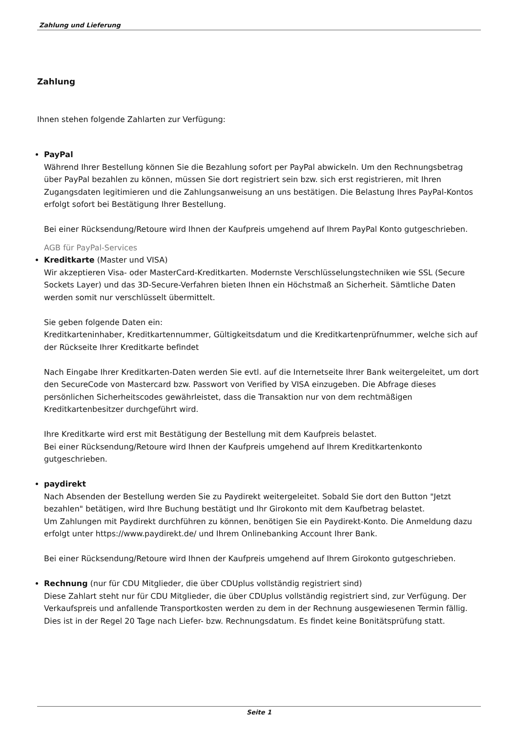Zahlung und Lieferung
Zahlung
Ihnen stehen folgende Zahlarten zur Verfügung:
PayPal
Während Ihrer Bestellung können Sie die Bezahlung sofort per PayPal abwickeln. Um den Rechnungsbetrag über PayPal bezahlen zu können, müssen Sie dort registriert sein bzw. sich erst registrieren, mit Ihren Zugangsdaten legitimieren und die Zahlungsanweisung an uns bestätigen. Die Belastung Ihres PayPal-Kontos erfolgt sofort bei Bestätigung Ihrer Bestellung.
Bei einer Rücksendung/Retoure wird Ihnen der Kaufpreis umgehend auf Ihrem PayPal Konto gutgeschrieben.
AGB für PayPal-Services
Kreditkarte (Master und VISA)
Wir akzeptieren Visa- oder MasterCard-Kreditkarten. Modernste Verschlüsselungstechniken wie SSL (Secure Sockets Layer) und das 3D-Secure-Verfahren bieten Ihnen ein Höchstmaß an Sicherheit. Sämtliche Daten werden somit nur verschlüsselt übermittelt.
Sie geben folgende Daten ein:
Kreditkarteninhaber, Kreditkartennummer, Gültigkeitsdatum und die Kreditkartenprüfnummer, welche sich auf der Rückseite Ihrer Kreditkarte befindet
Nach Eingabe Ihrer Kreditkarten-Daten werden Sie evtl. auf die Internetseite Ihrer Bank weitergeleitet, um dort den SecureCode von Mastercard bzw. Passwort von Verified by VISA einzugeben. Die Abfrage dieses persönlichen Sicherheitscodes gewährleistet, dass die Transaktion nur von dem rechtmäßigen Kreditkartenbesitzer durchgeführt wird.
Ihre Kreditkarte wird erst mit Bestätigung der Bestellung mit dem Kaufpreis belastet.
Bei einer Rücksendung/Retoure wird Ihnen der Kaufpreis umgehend auf Ihrem Kreditkartenkonto gutgeschrieben.
paydirekt
Nach Absenden der Bestellung werden Sie zu Paydirekt weitergeleitet. Sobald Sie dort den Button "Jetzt bezahlen" betätigen, wird Ihre Buchung bestätigt und Ihr Girokonto mit dem Kaufbetrag belastet.
Um Zahlungen mit Paydirekt durchführen zu können, benötigen Sie ein Paydirekt-Konto. Die Anmeldung dazu erfolgt unter https://www.paydirekt.de/ und Ihrem Onlinebanking Account Ihrer Bank.
Bei einer Rücksendung/Retoure wird Ihnen der Kaufpreis umgehend auf Ihrem Girokonto gutgeschrieben.
Rechnung (nur für CDU Mitglieder, die über CDUplus vollständig registriert sind)
Diese Zahlart steht nur für CDU Mitglieder, die über CDUplus vollständig registriert sind, zur Verfügung. Der Verkaufspreis und anfallende Transportkosten werden zu dem in der Rechnung ausgewiesenen Termin fällig. Dies ist in der Regel 20 Tage nach Liefer- bzw. Rechnungsdatum. Es findet keine Bonitätsprüfung statt.
Seite 1